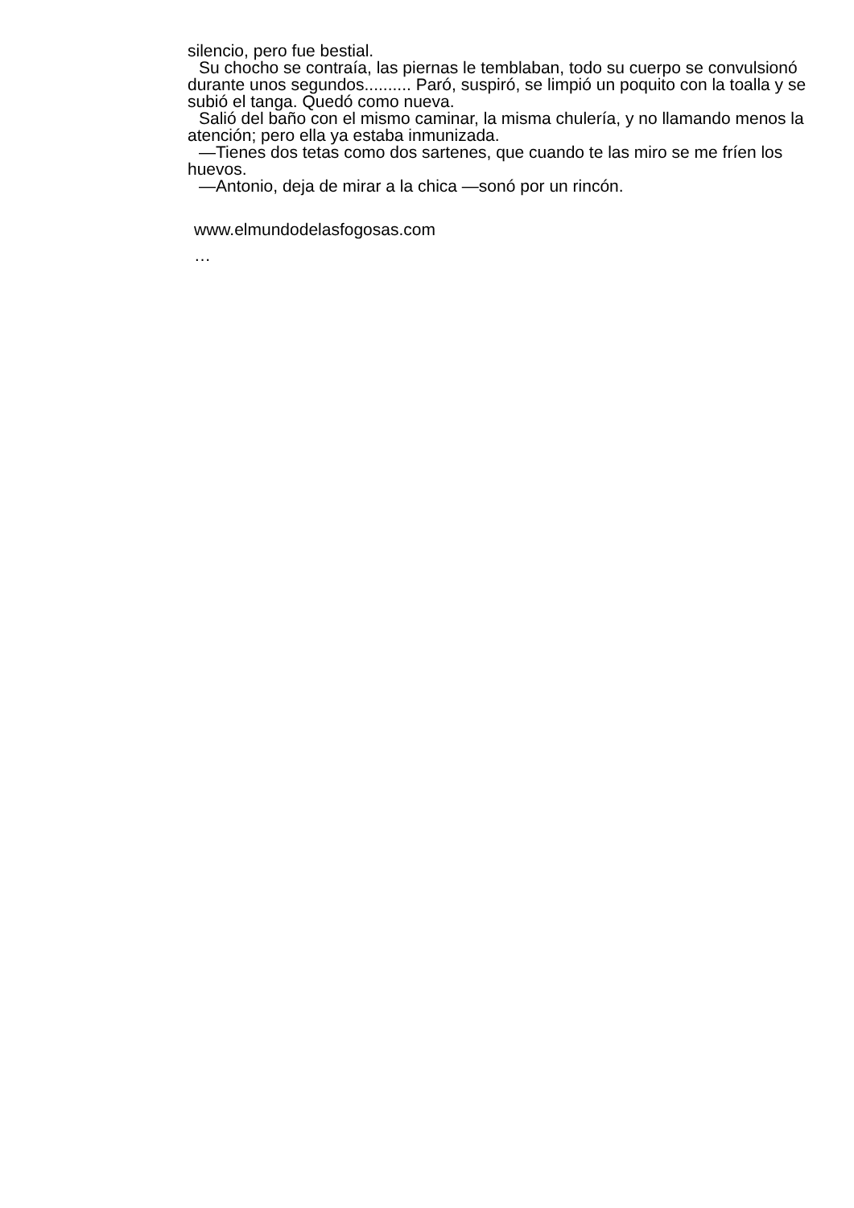silencio, pero fue bestial.
Su chocho se contraía, las piernas le temblaban, todo su cuerpo se convulsionó durante unos segundos.......... Paró, suspiró, se limpió un poquito con la toalla y se subió el tanga. Quedó como nueva.
Salió del baño con el mismo caminar, la misma chulería, y no llamando menos la atención; pero ella ya estaba inmunizada.
—Tienes dos tetas como dos sartenes, que cuando te las miro se me fríen los huevos.
—Antonio, deja de mirar a la chica —sonó por un rincón.
www.elmundodelasfogosas.com
…